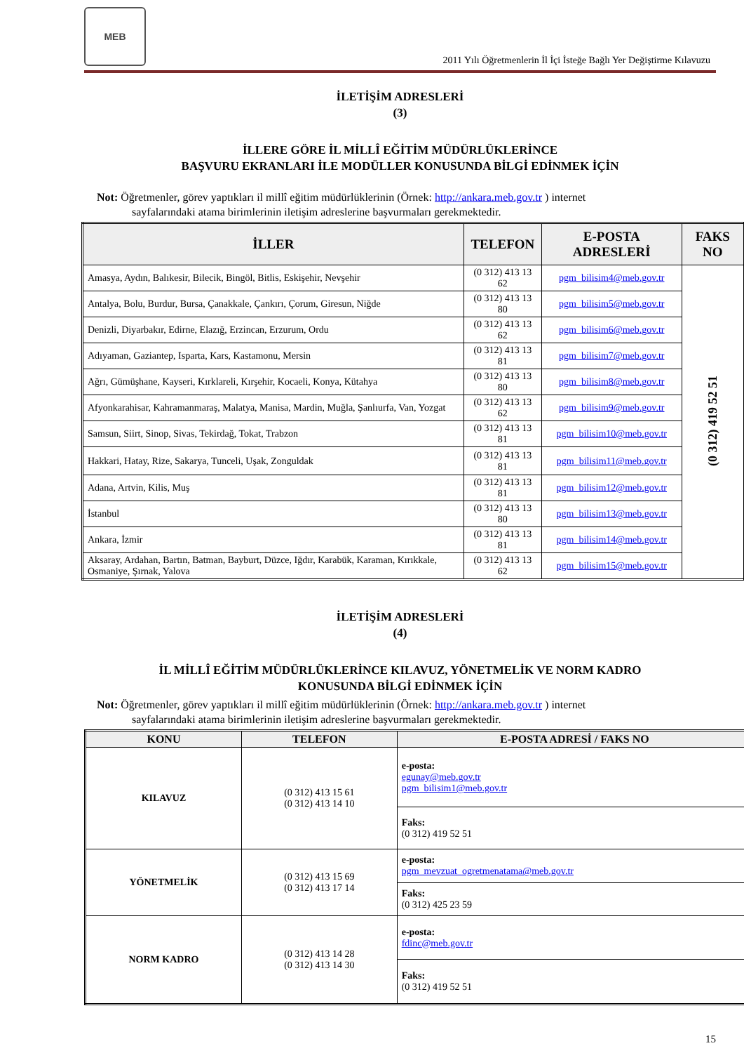MEB
2011 Yılı Öğretmenlerin İl İçi İsteğe Bağlı Yer Değiştirme Kılavuzu
İLETİŞİM ADRESLERİ
(3)
İLLERE GÖRE İL MİLLÎ EĞİTİM MÜDÜRLÜKLERİNCE
BAŞVURU EKRANLARI İLE MODÜLLER KONUSUNDA BİLGİ EDİNMEK İÇİN
Not: Öğretmenler, görev yaptıkları il millî eğitim müdürlüklerinin (Örnek: http://ankara.meb.gov.tr ) internet
sayfalarındaki atama birimlerinin iletişim adreslerine başvurmaları gerekmektedir.
| İLLER | TELEFON | E-POSTA ADRESLERİ | FAKS NO |
| --- | --- | --- | --- |
| Amasya, Aydın, Balıkesir, Bilecik, Bingöl, Bitlis, Eskişehir, Nevşehir | (0 312) 413 13 62 | pgm_bilisim4@meb.gov.tr | (0 312) 419 52 51 |
| Antalya, Bolu, Burdur, Bursa, Çanakkale, Çankırı, Çorum, Giresun, Niğde | (0 312) 413 13 80 | pgm_bilisim5@meb.gov.tr | |
| Denizli, Diyarbakır, Edirne, Elazığ, Erzincan, Erzurum, Ordu | (0 312) 413 13 62 | pgm_bilisim6@meb.gov.tr | |
| Adıyaman, Gaziantep, Isparta, Kars, Kastamonu, Mersin | (0 312) 413 13 81 | pgm_bilisim7@meb.gov.tr | |
| Ağrı, Gümüşhane, Kayseri, Kırklareli, Kırşehir, Kocaeli, Konya, Kütahya | (0 312) 413 13 80 | pgm_bilisim8@meb.gov.tr | |
| Afyonkarahisar, Kahramanmaraş, Malatya, Manisa, Mardin, Muğla, Şanlıurfa, Van, Yozgat | (0 312) 413 13 62 | pgm_bilisim9@meb.gov.tr | |
| Samsun, Siirt, Sinop, Sivas, Tekirdağ, Tokat, Trabzon | (0 312) 413 13 81 | pgm_bilisim10@meb.gov.tr | |
| Hakkari, Hatay, Rize, Sakarya, Tunceli, Uşak, Zonguldak | (0 312) 413 13 81 | pgm_bilisim11@meb.gov.tr | |
| Adana, Artvin, Kilis, Muş | (0 312) 413 13 81 | pgm_bilisim12@meb.gov.tr | |
| İstanbul | (0 312) 413 13 80 | pgm_bilisim13@meb.gov.tr | |
| Ankara, İzmir | (0 312) 413 13 81 | pgm_bilisim14@meb.gov.tr | |
| Aksaray, Ardahan, Bartın, Batman, Bayburt, Düzce, Iğdır, Karabük, Karaman, Kırıkkale, Osmaniye, Şırnak, Yalova | (0 312) 413 13 62 | pgm_bilisim15@meb.gov.tr | |
İLETİŞİM ADRESLERİ
(4)
İL MİLLÎ EĞİTİM MÜDÜRLÜKLERİNCE KILAVUZ, YÖNETMELİK VE NORM KADRO
KONUSUNDA BİLGİ EDİNMEK İÇİN
Not: Öğretmenler, görev yaptıkları il millî eğitim müdürlüklerinin (Örnek: http://ankara.meb.gov.tr ) internet
sayfalarındaki atama birimlerinin iletişim adreslerine başvurmaları gerekmektedir.
| KONU | TELEFON | E-POSTA ADRESİ / FAKS NO |
| --- | --- | --- |
| KILAVUZ | (0 312) 413 15 61 (0 312) 413 14 10 | e-posta: egunay@meb.gov.tr pgm_bilisim1@meb.gov.tr |
| | | Faks: (0 312) 419 52 51 |
| YÖNETMELİK | (0 312) 413 15 69 (0 312) 413 17 14 | e-posta: pgm_mevzuat_ogretmenatama@meb.gov.tr |
| | | Faks: (0 312) 425 23 59 |
| NORM KADRO | (0 312) 413 14 28 (0 312) 413 14 30 | e-posta: fdinc@meb.gov.tr |
| | | Faks: (0 312) 419 52 51 |
15